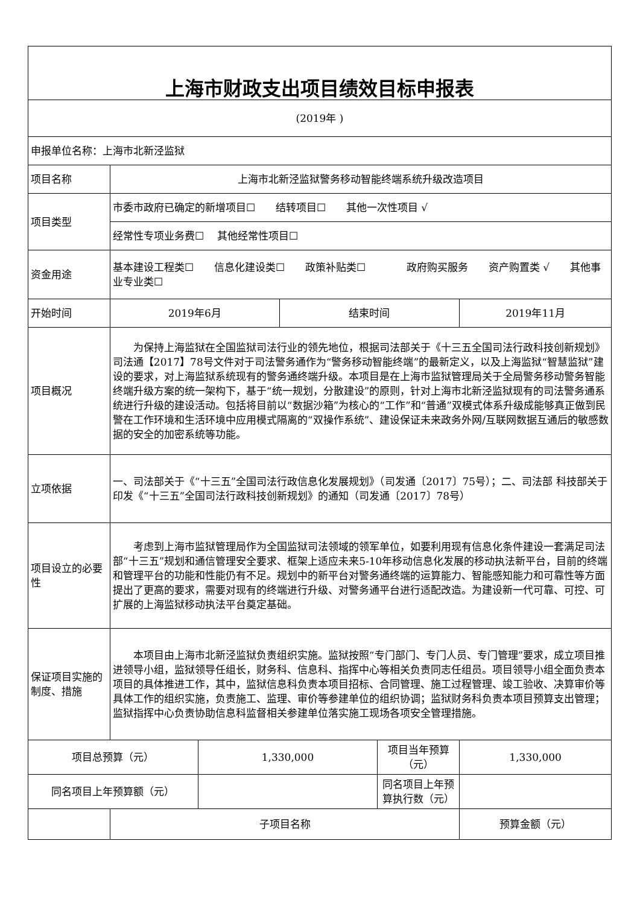| 上海市财政支出项目绩效目标申报表 | | | | | |
| (2019年 ) | | | | | |
| 申报单位名称：上海市北新泾监狱 | | | | | |
| 项目名称 | 上海市北新泾监狱警务移动智能终端系统升级改造项目 | | | | |
| 项目类型 | 市委市政府已确定的新增项目☐ 结转项目☐ 其他一次性项目 √ | | | | |
| | 经常性专项业务费☐ 其他经常性项目☐ | | | | |
| 资金用途 | 基本建设工程类☐ 信息化建设类☐ 政策补贴类☐ 政府购买服务 资产购置类 √ 其他事业专业类☐ | | | | |
| 开始时间 | 2019年6月 | | 结束时间 | | 2019年11月 |
| 项目概况 | 为保持上海监狱在全国监狱司法行业的领先地位，根据司法部关于《十三五全国司法行政科技创新规划》司法通【2017】78号文件对于司法警务通作为“警务移动智能终端”的最新定义，以及上海监狱“智慧监狱”建设的要求，对上海监狱系统现有的警务通终端升级。本项目是在上海市监狱管理局关于全局警务移动警务智能终端升级方案的统一架构下，基于“统一规划，分散建设”的原则，针对上海市北新泾监狱现有的司法警务通系统进行升级的建设活动。包括将目前以“数据沙箱”为核心的“工作”和“普通”双模式体系升级成能够真正做到民警在工作环境和生活环境中应用模式隔离的“双操作系统”、建设保证未来政务外网/互联网数据互通后的敏感数据的安全的加密系统等功能。 | | | | |
| 立项依据 | 一、司法部关于《“十三五”全国司法行政信息化发展规划》（司发通〔2017〕75号）；二、司法部 科技部关于印发《“十三五”全国司法行政科技创新规划》的通知（司发通〔2017〕78号） | | | | |
| 项目设立的必要性 | 考虑到上海市监狱管理局作为全国监狱司法领域的领军单位，如要利用现有信息化条件建设一套满足司法部“十三五”规划和通信管理安全要求、框架上适应未来5-10年移动信息化发展的移动执法新平台，目前的终端和管理平台的功能和性能仍有不足。规划中的新平台对警务通终端的运算能力、智能感知能力和可靠性等方面提出了更高的要求，需要对现有的终端进行升级、对警务通平台进行适配改造。为建设新一代可靠、可控、可扩展的上海监狱移动执法平台奠定基础。 | | | | |
| 保证项目实施的制度、措施 | 本项目由上海市北新泾监狱负责组织实施。监狱按照“专门部门、专门人员、专门管理”要求，成立项目推进领导小组，监狱领导任组长，财务科、信息科、指挥中心等相关负责同志任组员。项目领导小组全面负责本项目的具体推进工作，其中，监狱信息科负责本项目招标、合同管理、施工过程管理、竣工验收、决算审价等具体工作的组织实施，负责施工、监理、审价等参建单位的组织协调；监狱财务科负责本项目预算支出管理；监狱指挥中心负责协助信息科监督相关参建单位落实施工现场各项安全管理措施。 | | | | |
| 项目总预算（元） | | 1,330,000 | | 项目当年预算（元） | 1,330,000 |
| 同名项目上年预算额（元） | | | | 同名项目上年预算执行数（元） | |
| | 子项目名称 | | | | 预算金额（元） |